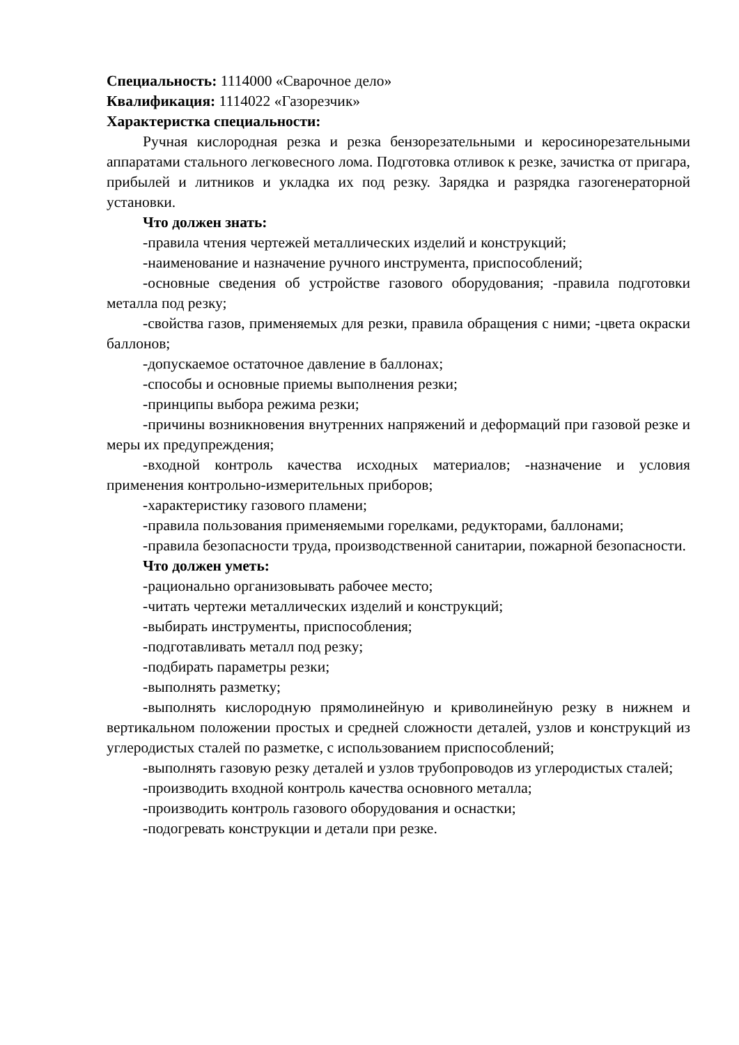Специальность: 1114000 «Сварочное дело»
Квалификация: 1114022 «Газорезчик»
Характеристка специальности:
Ручная кислородная резка и резка бензорезательными и керосинорезательными аппаратами стального легковесного лома. Подготовка отливок к резке, зачистка от пригара, прибылей и литников и укладка их под резку. Зарядка и разрядка газогенераторной установки.
Что должен знать:
-правила чтения чертежей металлических изделий и конструкций;
-наименование и назначение ручного инструмента, приспособлений;
-основные сведения об устройстве газового оборудования; -правила подготовки металла под резку;
-свойства газов, применяемых для резки, правила обращения с ними; -цвета окраски баллонов;
-допускаемое остаточное давление в баллонах;
-способы и основные приемы выполнения резки;
-принципы выбора режима резки;
-причины возникновения внутренних напряжений и деформаций при газовой резке и меры их предупреждения;
-входной контроль качества исходных материалов; -назначение и условия применения контрольно-измерительных приборов;
-характеристику газового пламени;
-правила пользования применяемыми горелками, редукторами, баллонами;
-правила безопасности труда, производственной санитарии, пожарной безопасности.
Что должен уметь:
-рационально организовывать рабочее место;
-читать чертежи металлических изделий и конструкций;
-выбирать инструменты, приспособления;
-подготавливать металл под резку;
-подбирать параметры резки;
-выполнять разметку;
-выполнять кислородную прямолинейную и криволинейную резку в нижнем и вертикальном положении простых и средней сложности деталей, узлов и конструкций из углеродистых сталей по разметке, с использованием приспособлений;
-выполнять газовую резку деталей и узлов трубопроводов из углеродистых сталей;
-производить входной контроль качества основного металла;
-производить контроль газового оборудования и оснастки;
-подогревать конструкции и детали при резке.